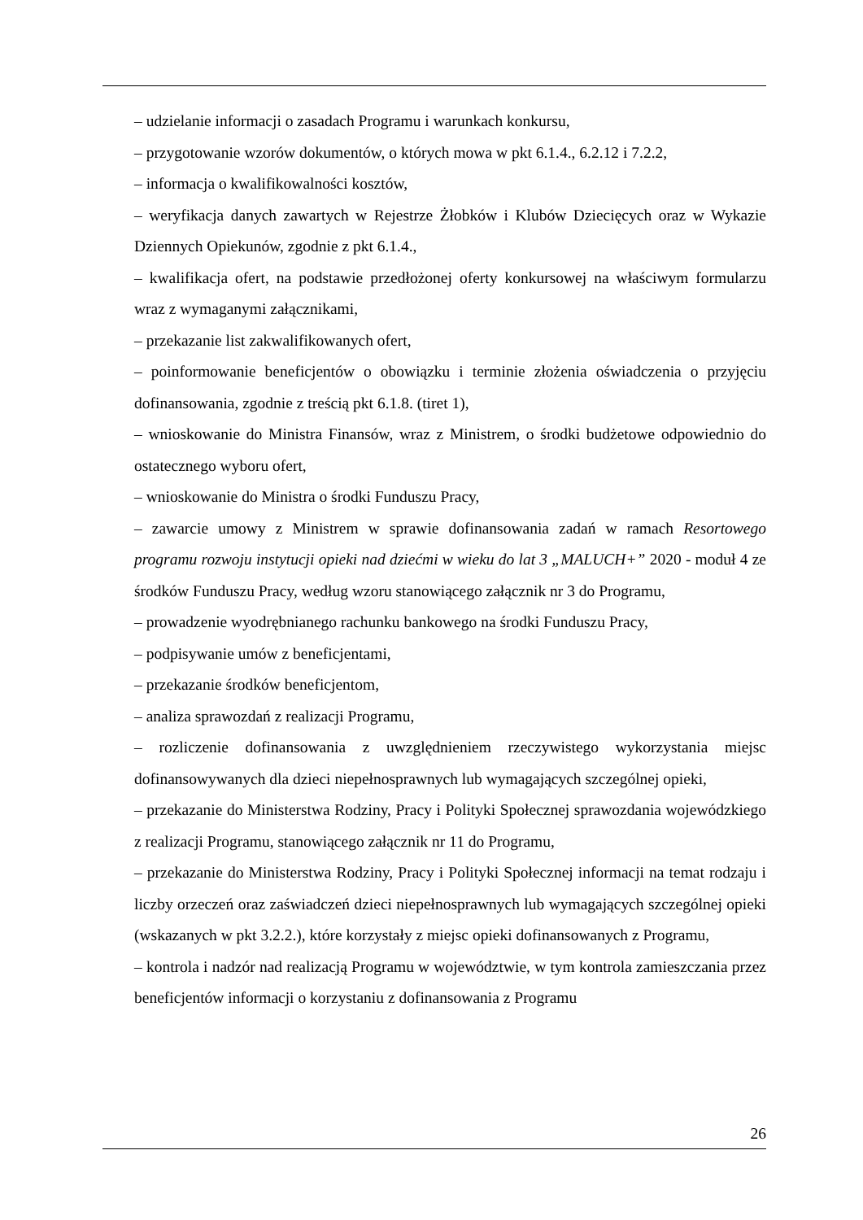– udzielanie informacji o zasadach Programu i warunkach konkursu,
– przygotowanie wzorów dokumentów, o których mowa w pkt 6.1.4., 6.2.12 i 7.2.2,
– informacja o kwalifikowalności kosztów,
– weryfikacja danych zawartych w Rejestrze Żłobków i Klubów Dziecięcych oraz w Wykazie Dziennych Opiekunów, zgodnie z pkt 6.1.4.,
– kwalifikacja ofert, na podstawie przedłożonej oferty konkursowej na właściwym formularzu wraz z wymaganymi załącznikami,
– przekazanie list zakwalifikowanych ofert,
– poinformowanie beneficjentów o obowiązku i terminie złożenia oświadczenia o przyjęciu dofinansowania, zgodnie z treścią pkt 6.1.8. (tiret 1),
– wnioskowanie do Ministra Finansów, wraz z Ministrem, o środki budżetowe odpowiednio do ostatecznego wyboru ofert,
– wnioskowanie do Ministra o środki Funduszu Pracy,
– zawarcie umowy z Ministrem w sprawie dofinansowania zadań w ramach Resortowego programu rozwoju instytucji opieki nad dziećmi w wieku do lat 3 „MALUCH+” 2020 - moduł 4 ze środków Funduszu Pracy, według wzoru stanowiącego załącznik nr 3 do Programu,
– prowadzenie wyodrębnianego rachunku bankowego na środki Funduszu Pracy,
– podpisywanie umów z beneficjentami,
– przekazanie środków beneficjentom,
– analiza sprawozdań z realizacji Programu,
– rozliczenie dofinansowania z uwzględnieniem rzeczywistego wykorzystania miejsc dofinansowywanych dla dzieci niepełnosprawnych lub wymagających szczególnej opieki,
– przekazanie do Ministerstwa Rodziny, Pracy i Polityki Społecznej sprawozdania wojewódzkiego z realizacji Programu, stanowiącego załącznik nr 11 do Programu,
– przekazanie do Ministerstwa Rodziny, Pracy i Polityki Społecznej informacji na temat rodzaju i liczby orzeczeń oraz zaświadczeń dzieci niepełnosprawnych lub wymagających szczególnej opieki (wskazanych w pkt 3.2.2.), które korzystały z miejsc opieki dofinansowanych z Programu,
– kontrola i nadzór nad realizacją Programu w województwie, w tym kontrola zamieszczania przez beneficjentów informacji o korzystaniu z dofinansowania z Programu
26